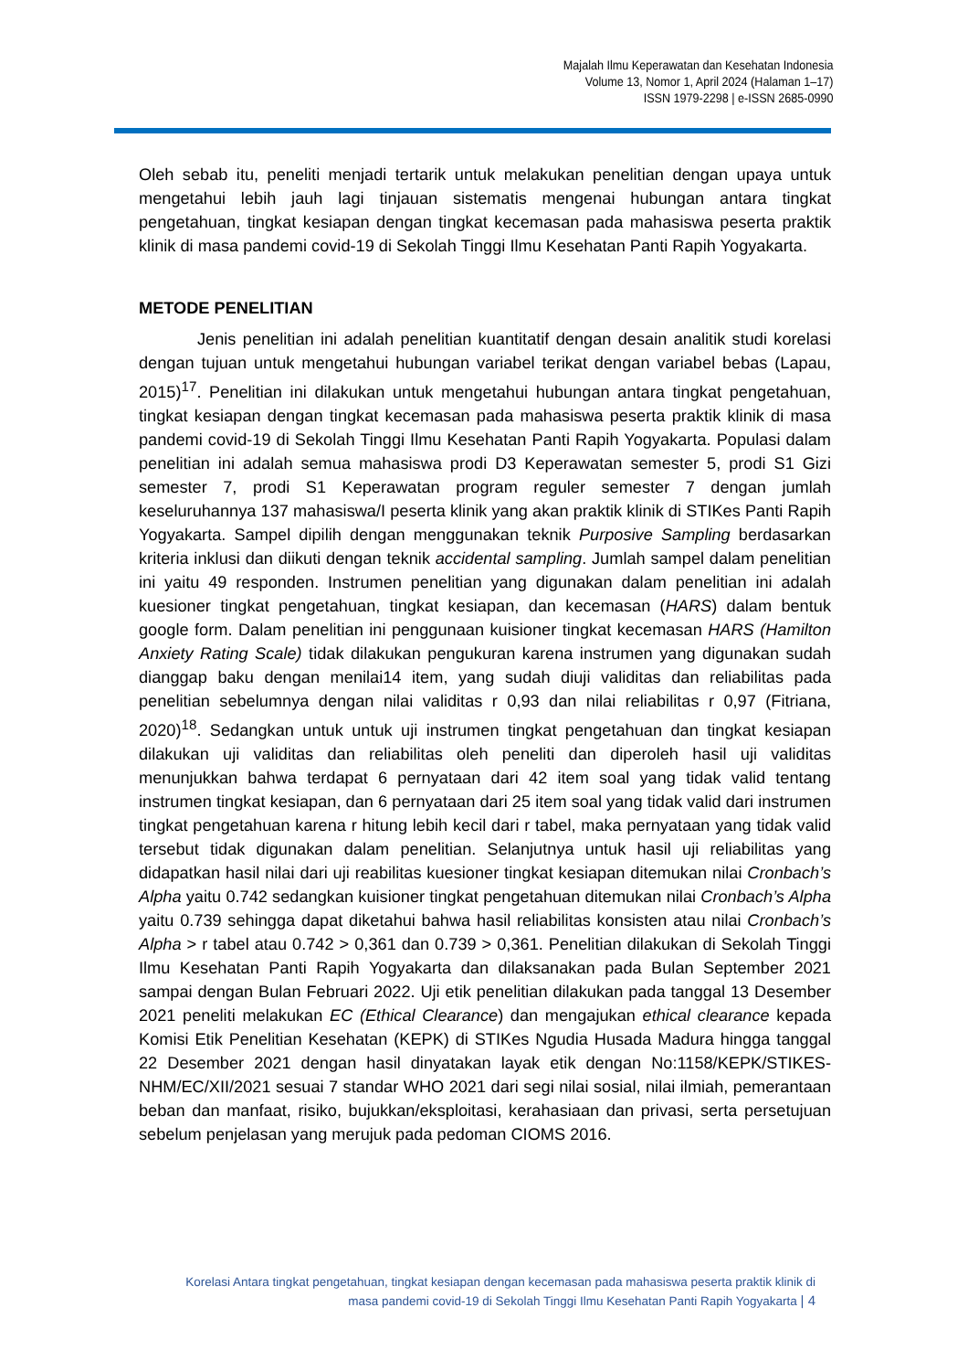Majalah Ilmu Keperawatan dan Kesehatan Indonesia
Volume 13, Nomor 1, April 2024 (Halaman 1–17)
ISSN 1979-2298 | e-ISSN 2685-0990
Oleh sebab itu, peneliti menjadi tertarik untuk melakukan penelitian dengan upaya untuk mengetahui lebih jauh lagi tinjauan sistematis mengenai hubungan antara tingkat pengetahuan, tingkat kesiapan dengan tingkat kecemasan pada mahasiswa peserta praktik klinik di masa pandemi covid-19 di Sekolah Tinggi Ilmu Kesehatan Panti Rapih Yogyakarta.
METODE PENELITIAN
Jenis penelitian ini adalah penelitian kuantitatif dengan desain analitik studi korelasi dengan tujuan untuk mengetahui hubungan variabel terikat dengan variabel bebas (Lapau, 2015)<sup>17</sup>. Penelitian ini dilakukan untuk mengetahui hubungan antara tingkat pengetahuan, tingkat kesiapan dengan tingkat kecemasan pada mahasiswa peserta praktik klinik di masa pandemi covid-19 di Sekolah Tinggi Ilmu Kesehatan Panti Rapih Yogyakarta. Populasi dalam penelitian ini adalah semua mahasiswa prodi D3 Keperawatan semester 5, prodi S1 Gizi semester 7, prodi S1 Keperawatan program reguler semester 7 dengan jumlah keseluruhannya 137 mahasiswa/I peserta klinik yang akan praktik klinik di STIKes Panti Rapih Yogyakarta. Sampel dipilih dengan menggunakan teknik Purposive Sampling berdasarkan kriteria inklusi dan diikuti dengan teknik accidental sampling. Jumlah sampel dalam penelitian ini yaitu 49 responden. Instrumen penelitian yang digunakan dalam penelitian ini adalah kuesioner tingkat pengetahuan, tingkat kesiapan, dan kecemasan (HARS) dalam bentuk google form. Dalam penelitian ini penggunaan kuisioner tingkat kecemasan HARS (Hamilton Anxiety Rating Scale) tidak dilakukan pengukuran karena instrumen yang digunakan sudah dianggap baku dengan menilai14 item, yang sudah diuji validitas dan reliabilitas pada penelitian sebelumnya dengan nilai validitas r 0,93 dan nilai reliabilitas r 0,97 (Fitriana, 2020)<sup>18</sup>. Sedangkan untuk untuk uji instrumen tingkat pengetahuan dan tingkat kesiapan dilakukan uji validitas dan reliabilitas oleh peneliti dan diperoleh hasil uji validitas menunjukkan bahwa terdapat 6 pernyataan dari 42 item soal yang tidak valid tentang instrumen tingkat kesiapan, dan 6 pernyataan dari 25 item soal yang tidak valid dari instrumen tingkat pengetahuan karena r hitung lebih kecil dari r tabel, maka pernyataan yang tidak valid tersebut tidak digunakan dalam penelitian. Selanjutnya untuk hasil uji reliabilitas yang didapatkan hasil nilai dari uji reabilitas kuesioner tingkat kesiapan ditemukan nilai Cronbach’s Alpha yaitu 0.742 sedangkan kuisioner tingkat pengetahuan ditemukan nilai Cronbach’s Alpha yaitu 0.739 sehingga dapat diketahui bahwa hasil reliabilitas konsisten atau nilai Cronbach’s Alpha > r tabel atau 0.742 > 0,361 dan 0.739 > 0,361. Penelitian dilakukan di Sekolah Tinggi Ilmu Kesehatan Panti Rapih Yogyakarta dan dilaksanakan pada Bulan September 2021 sampai dengan Bulan Februari 2022. Uji etik penelitian dilakukan pada tanggal 13 Desember 2021 peneliti melakukan EC (Ethical Clearance) dan mengajukan ethical clearance kepada Komisi Etik Penelitian Kesehatan (KEPK) di STIKes Ngudia Husada Madura hingga tanggal 22 Desember 2021 dengan hasil dinyatakan layak etik dengan No:1158/KEPK/STIKES-NHM/EC/XII/2021 sesuai 7 standar WHO 2021 dari segi nilai sosial, nilai ilmiah, pemerantaan beban dan manfaat, risiko, bujukkan/eksploitasi, kerahasiaan dan privasi, serta persetujuan sebelum penjelasan yang merujuk pada pedoman CIOMS 2016.
Korelasi Antara tingkat pengetahuan, tingkat kesiapan dengan kecemasan pada mahasiswa peserta praktik klinik di
masa pandemi covid-19 di Sekolah Tinggi Ilmu Kesehatan Panti Rapih Yogyakarta | 4